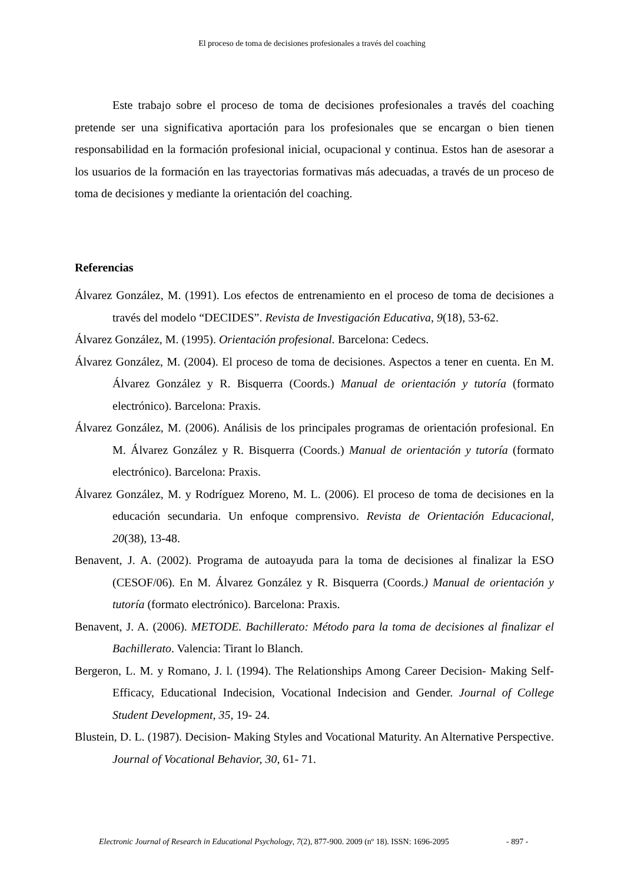El proceso de toma de decisiones profesionales a través del coaching
Este trabajo sobre el proceso de toma de decisiones profesionales a través del coaching pretende ser una significativa aportación para los profesionales que se encargan o bien tienen responsabilidad en la formación profesional inicial, ocupacional y continua. Estos han de asesorar a los usuarios de la formación en las trayectorias formativas más adecuadas, a través de un proceso de toma de decisiones y mediante la orientación del coaching.
Referencias
Álvarez González, M. (1991). Los efectos de entrenamiento en el proceso de toma de decisiones a través del modelo “DECIDES”. Revista de Investigación Educativa, 9(18), 53-62.
Álvarez González, M. (1995). Orientación profesional. Barcelona: Cedecs.
Álvarez González, M. (2004). El proceso de toma de decisiones. Aspectos a tener en cuenta. En M. Álvarez González y R. Bisquerra (Coords.) Manual de orientación y tutoría (formato electrónico). Barcelona: Praxis.
Álvarez González, M. (2006). Análisis de los principales programas de orientación profesional. En M. Álvarez González y R. Bisquerra (Coords.) Manual de orientación y tutoría (formato electrónico). Barcelona: Praxis.
Álvarez González, M. y Rodríguez Moreno, M. L. (2006). El proceso de toma de decisiones en la educación secundaria. Un enfoque comprensivo. Revista de Orientación Educacional, 20(38), 13-48.
Benavent, J. A. (2002). Programa de autoayuda para la toma de decisiones al finalizar la ESO (CESOF/06). En M. Álvarez González y R. Bisquerra (Coords.) Manual de orientación y tutoría (formato electrónico). Barcelona: Praxis.
Benavent, J. A. (2006). METODE. Bachillerato: Método para la toma de decisiones al finalizar el Bachillerato. Valencia: Tirant lo Blanch.
Bergeron, L. M. y Romano, J. l. (1994). The Relationships Among Career Decision- Making Self- Efficacy, Educational Indecision, Vocational Indecision and Gender. Journal of College Student Development, 35, 19- 24.
Blustein, D. L. (1987). Decision- Making Styles and Vocational Maturity. An Alternative Perspective. Journal of Vocational Behavior, 30, 61- 71.
Electronic Journal of Research in Educational Psychology, 7(2), 877-900. 2009 (nº 18). ISSN: 1696-2095
- 897 -